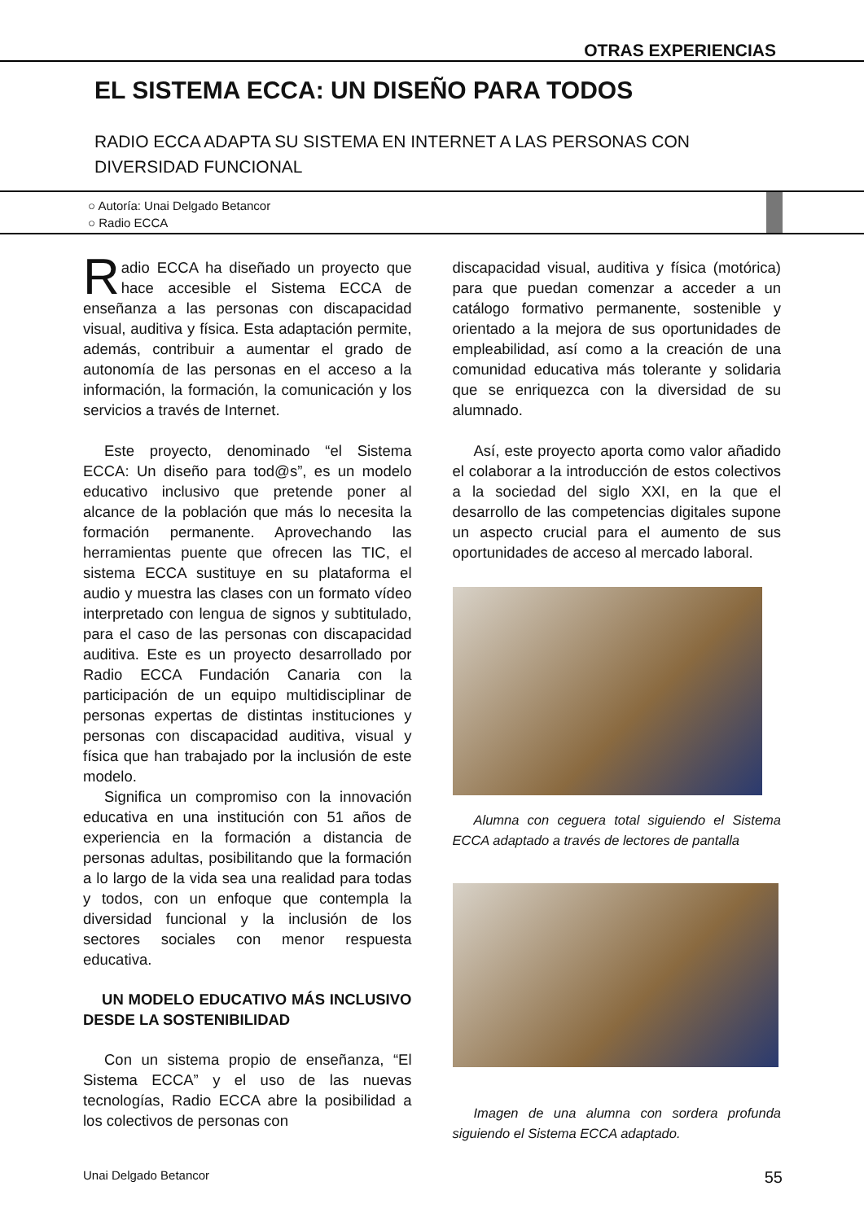OTRAS EXPERIENCIAS
EL SISTEMA ECCA: UN DISEÑO PARA TODOS
RADIO ECCA ADAPTA SU SISTEMA EN INTERNET A LAS PERSONAS CON DIVERSIDAD FUNCIONAL
○ Autoría: Unai Delgado Betancor
○ Radio ECCA
Radio ECCA ha diseñado un proyecto que hace accesible el Sistema ECCA de enseñanza a las personas con discapacidad visual, auditiva y física. Esta adaptación permite, además, contribuir a aumentar el grado de autonomía de las personas en el acceso a la información, la formación, la comunicación y los servicios a través de Internet.
Este proyecto, denominado “el Sistema ECCA: Un diseño para tod@s”, es un modelo educativo inclusivo que pretende poner al alcance de la población que más lo necesita la formación permanente. Aprovechando las herramientas puente que ofrecen las TIC, el sistema ECCA sustituye en su plataforma el audio y muestra las clases con un formato vídeo interpretado con lengua de signos y subtitulado, para el caso de las personas con discapacidad auditiva. Este es un proyecto desarrollado por Radio ECCA Fundación Canaria con la participación de un equipo multidisciplinar de personas expertas de distintas instituciones y personas con discapacidad auditiva, visual y física que han trabajado por la inclusión de este modelo.
Significa un compromiso con la innovación educativa en una institución con 51 años de experiencia en la formación a distancia de personas adultas, posibilitando que la formación a lo largo de la vida sea una realidad para todas y todos, con un enfoque que contempla la diversidad funcional y la inclusión de los sectores sociales con menor respuesta educativa.
UN MODELO EDUCATIVO MÁS INCLUSIVO DESDE LA SOSTENIBILIDAD
Con un sistema propio de enseñanza, “El Sistema ECCA” y el uso de las nuevas tecnologías, Radio ECCA abre la posibilidad a los colectivos de personas con
discapacidad visual, auditiva y física (motórica) para que puedan comenzar a acceder a un catálogo formativo permanente, sostenible y orientado a la mejora de sus oportunidades de empleabilidad, así como a la creación de una comunidad educativa más tolerante y solidaria que se enriquezca con la diversidad de su alumnado.
Así, este proyecto aporta como valor añadido el colaborar a la introducción de estos colectivos a la sociedad del siglo XXI, en la que el desarrollo de las competencias digitales supone un aspecto crucial para el aumento de sus oportunidades de acceso al mercado laboral.
Alumna con ceguera total siguiendo el Sistema ECCA adaptado a través de lectores de pantalla
Imagen de una alumna con sordera profunda siguiendo el Sistema ECCA adaptado.
Unai Delgado Betancor 55